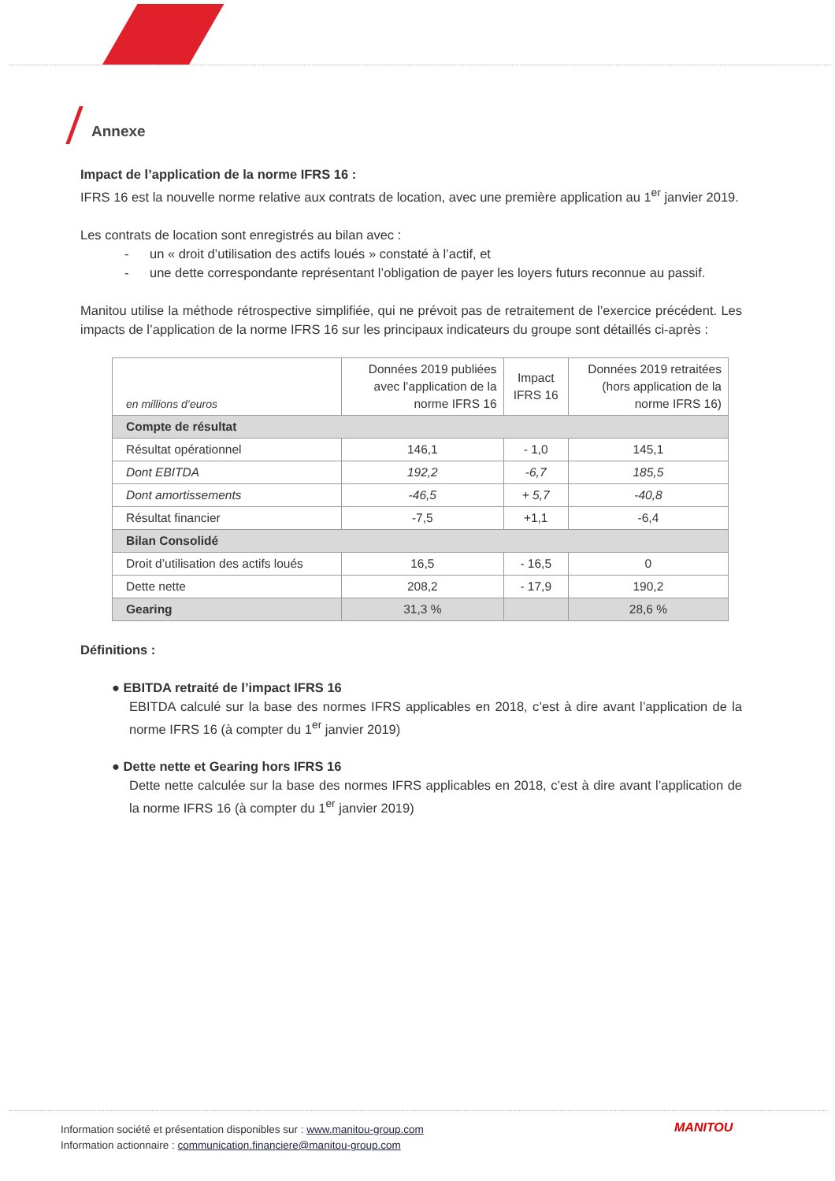Annexe
Impact de l’application de la norme IFRS 16 :
IFRS 16 est la nouvelle norme relative aux contrats de location, avec une première application au 1<sup>er</sup> janvier 2019.
Les contrats de location sont enregistrés au bilan avec :
- un « droit d’utilisation des actifs loués » constaté à l’actif, et
- une dette correspondante représentant l’obligation de payer les loyers futurs reconnue au passif.
Manitou utilise la méthode rétrospective simplifiée, qui ne prévoit pas de retraitement de l’exercice précédent. Les impacts de l’application de la norme IFRS 16 sur les principaux indicateurs du groupe sont détaillés ci-après :
| en millions d’euros | Données 2019 publiées avec l’application de la norme IFRS 16 | Impact IFRS 16 | Données 2019 retraitées (hors application de la norme IFRS 16) |
| Compte de résultat | | | |
| Résultat opérationnel | 146,1 | - 1,0 | 145,1 |
| Dont EBITDA | 192,2 | -6,7 | 185,5 |
| Dont amortissements | -46,5 | + 5,7 | -40,8 |
| Résultat financier | -7,5 | +1,1 | -6,4 |
| Bilan Consolidé | | | |
| Droit d’utilisation des actifs loués | 16,5 | - 16,5 | 0 |
| Dette nette | 208,2 | - 17,9 | 190,2 |
| Gearing | 31,3 % | | 28,6 % |
Définitions :
● EBITDA retraité de l’impact IFRS 16
EBITDA calculé sur la base des normes IFRS applicables en 2018, c’est à dire avant l’application de la norme IFRS 16 (à compter du 1<sup>er</sup> janvier 2019)
● Dette nette et Gearing hors IFRS 16
Dette nette calculée sur la base des normes IFRS applicables en 2018, c’est à dire avant l’application de la norme IFRS 16 (à compter du 1<sup>er</sup> janvier 2019)
Information société et présentation disponibles sur : www.manitou-group.com
Information actionnaire : communication.financiere@manitou-group.com
MANITOU